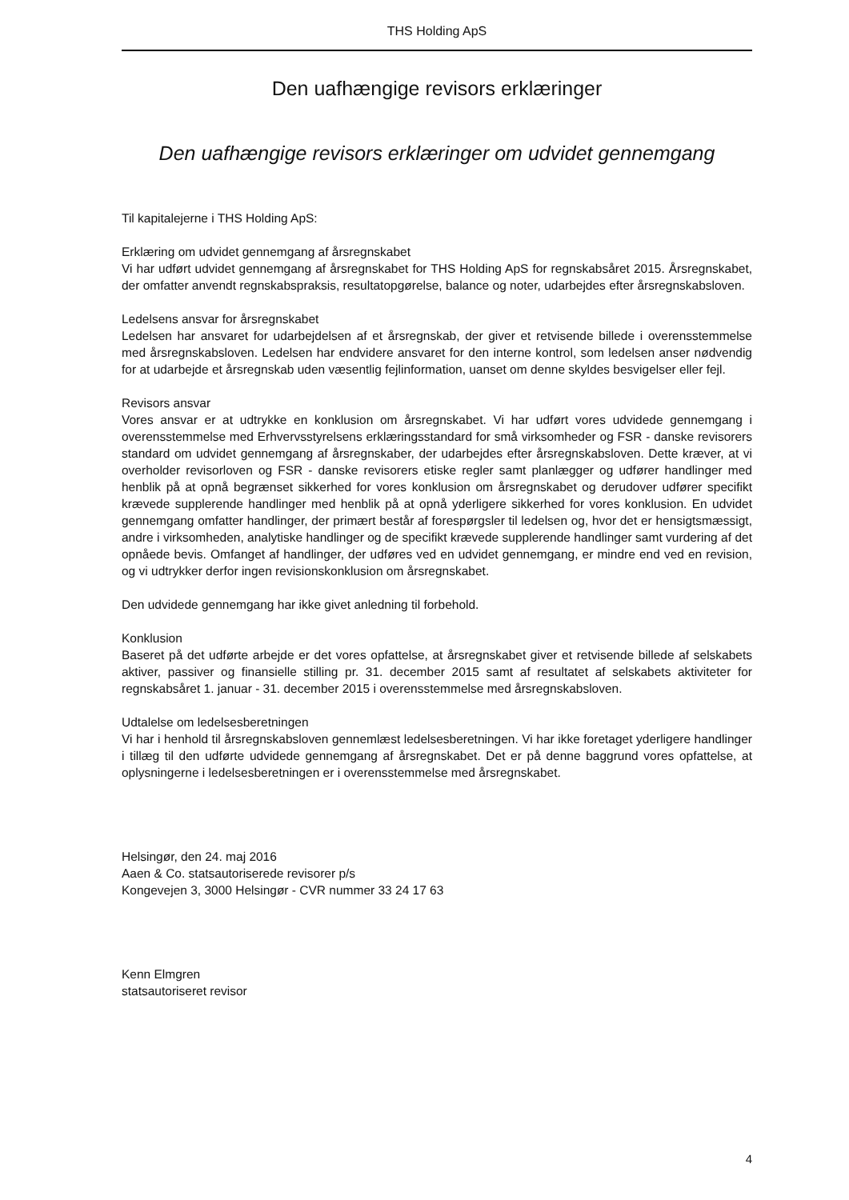THS Holding ApS
Den uafhængige revisors erklæringer
Den uafhængige revisors erklæringer om udvidet gennemgang
Til kapitalejerne i THS Holding ApS:
Erklæring om udvidet gennemgang af årsregnskabet
Vi har udført udvidet gennemgang af årsregnskabet for THS Holding ApS for regnskabsåret 2015. Årsregnskabet, der omfatter anvendt regnskabspraksis, resultatopgørelse, balance og noter, udarbejdes efter årsregnskabsloven.
Ledelsens ansvar for årsregnskabet
Ledelsen har ansvaret for udarbejdelsen af et årsregnskab, der giver et retvisende billede i overensstemmelse med årsregnskabsloven. Ledelsen har endvidere ansvaret for den interne kontrol, som ledelsen anser nødvendig for at udarbejde et årsregnskab uden væsentlig fejlinformation, uanset om denne skyldes besvigelser eller fejl.
Revisors ansvar
Vores ansvar er at udtrykke en konklusion om årsregnskabet. Vi har udført vores udvidede gennemgang i overensstemmelse med Erhvervsstyrelsens erklæringsstandard for små virksomheder og FSR - danske revisorers standard om udvidet gennemgang af årsregnskaber, der udarbejdes efter årsregnskabsloven. Dette kræver, at vi overholder revisorloven og FSR - danske revisorers etiske regler samt planlægger og udfører handlinger med henblik på at opnå begrænset sikkerhed for vores konklusion om årsregnskabet og derudover udfører specifikt krævede supplerende handlinger med henblik på at opnå yderligere sikkerhed for vores konklusion. En udvidet gennemgang omfatter handlinger, der primært består af forespørgsler til ledelsen og, hvor det er hensigtsmæssigt, andre i virksomheden, analytiske handlinger og de specifikt krævede supplerende handlinger samt vurdering af det opnåede bevis. Omfanget af handlinger, der udføres ved en udvidet gennemgang, er mindre end ved en revision, og vi udtrykker derfor ingen revisionskonklusion om årsregnskabet.
Den udvidede gennemgang har ikke givet anledning til forbehold.
Konklusion
Baseret på det udførte arbejde er det vores opfattelse, at årsregnskabet giver et retvisende billede af selskabets aktiver, passiver og finansielle stilling pr. 31. december 2015 samt af resultatet af selskabets aktiviteter for regnskabsåret 1. januar - 31. december 2015 i overensstemmelse med årsregnskabsloven.
Udtalelse om ledelsesberetningen
Vi har i henhold til årsregnskabsloven gennemlæst ledelsesberetningen. Vi har ikke foretaget yderligere handlinger i tillæg til den udførte udvidede gennemgang af årsregnskabet. Det er på denne baggrund vores opfattelse, at oplysningerne i ledelsesberetningen er i overensstemmelse med årsregnskabet.
Helsingør, den 24. maj 2016
Aaen & Co. statsautoriserede revisorer p/s
Kongevejen 3, 3000 Helsingør - CVR nummer 33 24 17 63
Kenn Elmgren
statsautoriseret revisor
4